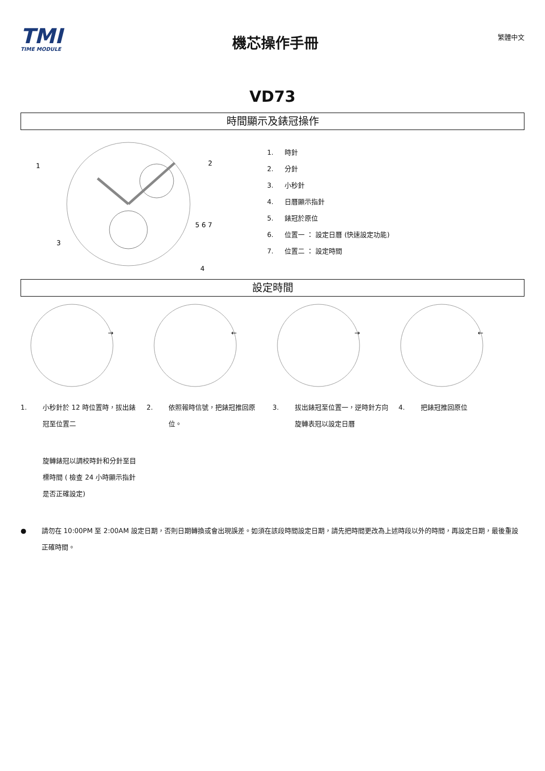TMI
TIME MODULE
機芯操作手冊
繁體中文
VD73
時間顯示及錶冠操作
1
2
3
4
5 6 7
1. 時針
2. 分針
3. 小秒針
4. 日曆顯示指針
5. 錶冠於原位
6. 位置一 ： 設定日曆 (快速設定功能)
7. 位置二 ： 設定時間
設定時間
→
←
→
←
1. 小秒針於 12 時位置時，拔出錶冠至位置二
2. 依照報時信號，把錶冠推回原位。 3. 拔出錶冠至位置一，逆時針方向旋轉表冠以設定日曆
4. 把錶冠推回原位
旋轉錶冠以調校時針和分針至目標時間 ( 檢查 24 小時顯示指針是否正確設定)
● 請勿在 10:00PM 至 2:00AM 設定日期，否則日期轉換或會出現誤差。如須在該段時間設定日期，請先把時間更改為上述時段以外的時間，再設定日期，最後重設正確時間。